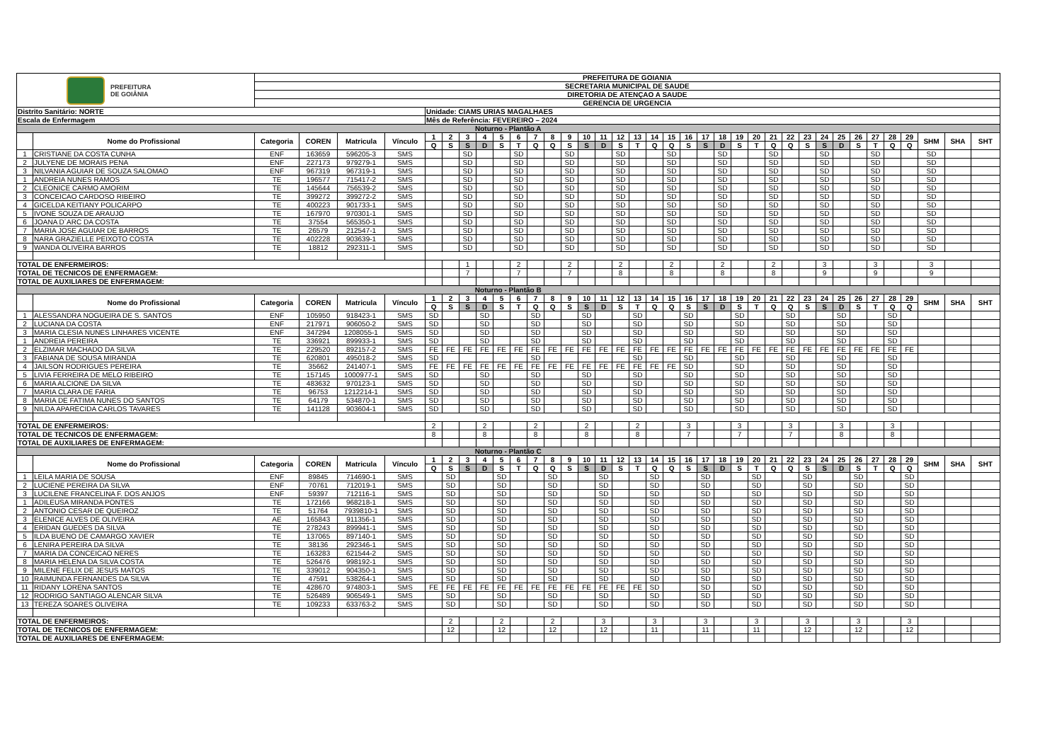| PREFEITURA DE GOIÂNIA | | PREFEITURA DE GOIANIA | | | | | | | | | | | | | | | | | | | | | | | | | | | | | | | | | | | |
| | | SECRETARIA MUNICIPAL DE SAUDE | | | | | | | | | | | | | | | | | | | | | | | | | | | | | | | | | | | |
| | | DIRETORIA DE ATENÇAO A SAUDE | | | | | | | | | | | | | | | | | | | | | | | | | | | | | | | | | | | |
| | | GERENCIA DE URGENCIA | | | | | | | | | | | | | | | | | | | | | | | | | | | | | | | | | | | |
| Distrito Sanitário: NORTE | | | | | | Unidade: CIAMS URIAS MAGALHAES | | | | | | | | | | | | | | | | | | | | | | | | | | | | | | | |
| Escala de Enfermagem | | | | | | Mês de Referência: FEVEREIRO – 2024 | | | | | | | | | | | | | | | | | | | | | | | | | | | | | | | |
| Noturno - Plantão A | | | | | | | | | | | | | | | | | | | | | | | | | | | | | | | | | | | | | |
| | Nome do Profissional | Categoria | COREN | Matricula | Vínculo | 1 | 2 | 3 | 4 | 5 | 6 | 7 | 8 | 9 | 10 | 11 | 12 | 13 | 14 | 15 | 16 | 17 | 18 | 19 | 20 | 21 | 22 | 23 | 24 | 25 | 26 | 27 | 28 | 29 | SHM | SHA | SHT |
| | | | | | | Q | S | S | D | S | T | Q | Q | S | S | D | S | T | Q | Q | S | S | D | S | T | Q | Q | S | S | D | S | T | Q | Q | | | |
| 1 | CRISTIANE DA COSTA CUNHA | ENF | 163659 | 596205-3 | SMS | | | SD | | | SD | | | SD | | | SD | | | SD | | | SD | | | SD | | | SD | | | SD | | | SD | | |
| 2 | JULYENE DE MORAIS PENA | ENF | 227173 | 979279-1 | SMS | | | SD | | | SD | | | SD | | | SD | | | SD | | | SD | | | SD | | | SD | | | SD | | | SD | | |
| 3 | NILVANIA AGUIAR DE SOUZA SALOMAO | ENF | 967319 | 967319-1 | SMS | | | SD | | | SD | | | SD | | | SD | | | SD | | | SD | | | SD | | | SD | | | SD | | | SD | | |
| 1 | ANDREIA NUNES RAMOS | TE | 196577 | 715417-2 | SMS | | | SD | | | SD | | | SD | | | SD | | | SD | | | SD | | | SD | | | SD | | | SD | | | SD | | |
| 2 | CLEONICE CARMO AMORIM | TE | 145644 | 756539-2 | SMS | | | SD | | | SD | | | SD | | | SD | | | SD | | | SD | | | SD | | | SD | | | SD | | | SD | | |
| 3 | CONCEICAO CARDOSO RIBEIRO | TE | 399272 | 399272-2 | SMS | | | SD | | | SD | | | SD | | | SD | | | SD | | | SD | | | SD | | | SD | | | SD | | | SD | | |
| 4 | GICELDA KEITIANY POLICARPO | TE | 400223 | 901733-1 | SMS | | | SD | | | SD | | | SD | | | SD | | | SD | | | SD | | | SD | | | SD | | | SD | | | SD | | |
| 5 | IVONE SOUZA DE ARAUJO | TE | 167970 | 970301-1 | SMS | | | SD | | | SD | | | SD | | | SD | | | SD | | | SD | | | SD | | | SD | | | SD | | | SD | | |
| 6 | JOANA D´ARC DA COSTA | TE | 37554 | 565350-1 | SMS | | | SD | | | SD | | | SD | | | SD | | | SD | | | SD | | | SD | | | SD | | | SD | | | SD | | |
| 7 | MARIA JOSE AGUIAR DE BARROS | TE | 26579 | 212547-1 | SMS | | | SD | | | SD | | | SD | | | SD | | | SD | | | SD | | | SD | | | SD | | | SD | | | SD | | |
| 8 | NARA GRAZIELLE PEIXOTO COSTA | TE | 402228 | 903639-1 | SMS | | | SD | | | SD | | | SD | | | SD | | | SD | | | SD | | | SD | | | SD | | | SD | | | SD | | |
| 9 | WANDA OLIVEIRA BARROS | TE | 18812 | 292311-1 | SMS | | | SD | | | SD | | | SD | | | SD | | | SD | | | SD | | | SD | | | SD | | | SD | | | SD | | |
| TOTAL DE ENFERMEIROS: | | | | | | | | 1 | | | 2 | | | 2 | | | 2 | | | 2 | | | 2 | | | 2 | | | 3 | | | 3 | | | 3 | | |
| TOTAL DE TECNICOS DE ENFERMAGEM: | | | | | | | | 7 | | | 7 | | | 7 | | | 8 | | | 8 | | | 8 | | | 8 | | | 9 | | | 9 | | | 9 | | |
| TOTAL DE AUXILIARES DE ENFERMAGEM: | | | | | | | | | | | | | | | | | | | | | | | | | | | | | | | | | | | | | |
| Noturno - Plantão B | | | | | | | | | | | | | | | | | | | | | | | | | | | | | | | | | | | | | |
| | Nome do Profissional | Categoria | COREN | Matricula | Vínculo | 1 | 2 | 3 | 4 | 5 | 6 | 7 | 8 | 9 | 10 | 11 | 12 | 13 | 14 | 15 | 16 | 17 | 18 | 19 | 20 | 21 | 22 | 23 | 24 | 25 | 26 | 27 | 28 | 29 | SHM | SHA | SHT |
| | | | | | | Q | S | S | D | S | T | Q | Q | S | S | D | S | T | Q | Q | S | S | D | S | T | Q | Q | S | S | D | S | T | Q | Q | | | |
| 1 | ALESSANDRA NOGUEIRA DE S. SANTOS | ENF | 105950 | 918423-1 | SMS | SD | | | SD | | | SD | | | SD | | | SD | | | SD | | | SD | | | SD | | | SD | | | SD | | | | |
| 2 | LUCIANA DA COSTA | ENF | 217971 | 906050-2 | SMS | SD | | | SD | | | SD | | | SD | | | SD | | | SD | | | SD | | | SD | | | SD | | | SD | | | | |
| 3 | MARIA CLESIA NUNES LINHARES VICENTE | ENF | 347294 | 1208055-1 | SMS | SD | | | SD | | | SD | | | SD | | | SD | | | SD | | | SD | | | SD | | | SD | | | SD | | | | |
| 1 | ANDREIA PEREIRA | TE | 336921 | 899933-1 | SMS | SD | | | SD | | | SD | | | SD | | | SD | | | SD | | | SD | | | SD | | | SD | | | SD | | | | |
| 2 | ELZIMAR MACHADO DA SILVA | TE | 229520 | 892157-2 | SMS | FE | FE | FE | FE | FE | FE | FE | FE | FE | FE | FE | FE | FE | FE | FE | FE | FE | FE | FE | FE | FE | FE | FE | FE | FE | FE | FE | FE | FE | | | |
| 3 | FABIANA DE SOUSA MIRANDA | TE | 620801 | 495018-2 | SMS | SD | | | | | | SD | | | | | | SD | | | SD | | | SD | | | SD | | | SD | | | SD | | | | |
| 4 | JAILSON RODRIGUES PEREIRA | TE | 35662 | 241407-1 | SMS | FE | FE | FE | FE | FE | FE | FE | FE | FE | FE | FE | FE | FE | FE | FE | SD | | | SD | | | SD | | | SD | | | SD | | | | |
| 5 | LIVIA FERREIRA DE MELO RIBEIRO | TE | 157145 | 1000977-1 | SMS | SD | | | SD | | | SD | | | SD | | | SD | | | SD | | | SD | | | SD | | | SD | | | SD | | | | |
| 6 | MARIA ALCIONE DA SILVA | TE | 483632 | 970123-1 | SMS | SD | | | SD | | | SD | | | SD | | | SD | | | SD | | | SD | | | SD | | | SD | | | SD | | | | |
| 7 | MARIA CLARA DE FARIA | TE | 96753 | 1212214-1 | SMS | SD | | | SD | | | SD | | | SD | | | SD | | | SD | | | SD | | | SD | | | SD | | | SD | | | | |
| 8 | MARIA DE FATIMA NUNES DO SANTOS | TE | 64179 | 534870-1 | SMS | SD | | | SD | | | SD | | | SD | | | SD | | | SD | | | SD | | | SD | | | SD | | | SD | | | | |
| 9 | NILDA APARECIDA CARLOS TAVARES | TE | 141128 | 903604-1 | SMS | SD | | | SD | | | SD | | | SD | | | SD | | | SD | | | SD | | | SD | | | SD | | | SD | | | | |
| TOTAL DE ENFERMEIROS: | | | | | | 2 | | | 2 | | | 2 | | | 2 | | | 2 | | | 3 | | | 3 | | | 3 | | | 3 | | | 3 | | | | |
| TOTAL DE TECNICOS DE ENFERMAGEM: | | | | | | 8 | | | 8 | | | 8 | | | 8 | | | 8 | | | 7 | | | 7 | | | 7 | | | 8 | | | 8 | | | | |
| TOTAL DE AUXILIARES DE ENFERMAGEM: | | | | | | | | | | | | | | | | | | | | | | | | | | | | | | | | | | | | | |
| Noturno - Plantão C | | | | | | | | | | | | | | | | | | | | | | | | | | | | | | | | | | | | | |
| | Nome do Profissional | Categoria | COREN | Matricula | Vínculo | 1 | 2 | 3 | 4 | 5 | 6 | 7 | 8 | 9 | 10 | 11 | 12 | 13 | 14 | 15 | 16 | 17 | 18 | 19 | 20 | 21 | 22 | 23 | 24 | 25 | 26 | 27 | 28 | 29 | SHM | SHA | SHT |
| | | | | | | Q | S | S | D | S | T | Q | Q | S | S | D | S | T | Q | Q | S | S | D | S | T | Q | Q | S | S | D | S | T | Q | Q | | | |
| 1 | LEILA MARIA DE SOUSA | ENF | 89845 | 714690-1 | SMS | | SD | | | SD | | | SD | | | SD | | | SD | | | SD | | | SD | | | SD | | | SD | | | SD | | | |
| 2 | LUCIENE PEREIRA DA SILVA | ENF | 70761 | 712019-1 | SMS | | SD | | | SD | | | SD | | | SD | | | SD | | | SD | | | SD | | | SD | | | SD | | | SD | | | |
| 3 | LUCILENE FRANCELINA F. DOS ANJOS | ENF | 59397 | 712116-1 | SMS | | SD | | | SD | | | SD | | | SD | | | SD | | | SD | | | SD | | | SD | | | SD | | | SD | | | |
| 1 | ADILEUSA MIRANDA PONTES | TE | 172166 | 968218-1 | SMS | | SD | | | SD | | | SD | | | SD | | | SD | | | SD | | | SD | | | SD | | | SD | | | SD | | | |
| 2 | ANTONIO CESAR DE QUEIROZ | TE | 51764 | 7939810-1 | SMS | | SD | | | SD | | | SD | | | SD | | | SD | | | SD | | | SD | | | SD | | | SD | | | SD | | | |
| 3 | ELENICE ALVES DE OLIVEIRA | AE | 165843 | 911356-1 | SMS | | SD | | | SD | | | SD | | | SD | | | SD | | | SD | | | SD | | | SD | | | SD | | | SD | | | |
| 4 | ERIDAN GUEDES DA SILVA | TE | 278243 | 899941-1 | SMS | | SD | | | SD | | | SD | | | SD | | | SD | | | SD | | | SD | | | SD | | | SD | | | SD | | | |
| 5 | ILDA BUENO DE CAMARGO XAVIER | TE | 137065 | 897140-1 | SMS | | SD | | | SD | | | SD | | | SD | | | SD | | | SD | | | SD | | | SD | | | SD | | | SD | | | |
| 6 | LENIRA PEREIRA DA SILVA | TE | 38136 | 292346-1 | SMS | | SD | | | SD | | | SD | | | SD | | | SD | | | SD | | | SD | | | SD | | | SD | | | SD | | | |
| 7 | MARIA DA CONCEICAO NERES | TE | 163283 | 621544-2 | SMS | | SD | | | SD | | | SD | | | SD | | | SD | | | SD | | | SD | | | SD | | | SD | | | SD | | | |
| 8 | MARIA HELENA DA SILVA COSTA | TE | 526476 | 998192-1 | SMS | | SD | | | SD | | | SD | | | SD | | | SD | | | SD | | | SD | | | SD | | | SD | | | SD | | | |
| 9 | MILENE FELIX DE JESUS MATOS | TE | 339012 | 904350-1 | SMS | | SD | | | SD | | | SD | | | SD | | | SD | | | SD | | | SD | | | SD | | | SD | | | SD | | | |
| 10 | RAIMUNDA FERNANDES DA SILVA | TE | 47591 | 538264-1 | SMS | | SD | | | SD | | | SD | | | SD | | | SD | | | SD | | | SD | | | SD | | | SD | | | SD | | | |
| 11 | RIDANY LORENA SANTOS | TE | 428670 | 974803-1 | SMS | FE | FE | FE | FE | FE | FE | FE | FE | FE | FE | FE | FE | FE | SD | | | SD | | | SD | | | SD | | | SD | | | SD | | | |
| 12 | RODRIGO SANTIAGO ALENCAR SILVA | TE | 526489 | 906549-1 | SMS | | SD | | | SD | | | SD | | | SD | | | SD | | | SD | | | SD | | | SD | | | SD | | | SD | | | |
| 13 | TEREZA SOARES OLIVEIRA | TE | 109233 | 633763-2 | SMS | | SD | | | SD | | | SD | | | SD | | | SD | | | SD | | | SD | | | SD | | | SD | | | SD | | | |
| TOTAL DE ENFERMEIROS: | | | | | | | 2 | | | 2 | | | 2 | | | 3 | | | 3 | | | 3 | | | 3 | | | 3 | | | 3 | | | 3 | | | |
| TOTAL DE TECNICOS DE ENFERMAGEM: | | | | | | | 12 | | | 12 | | | 12 | | | 12 | | | 11 | | | 11 | | | 11 | | | 12 | | | 12 | | | 12 | | | |
| TOTAL DE AUXILIARES DE ENFERMAGEM: | | | | | | | | | | | | | | | | | | | | | | | | | | | | | | | | | | | | | |